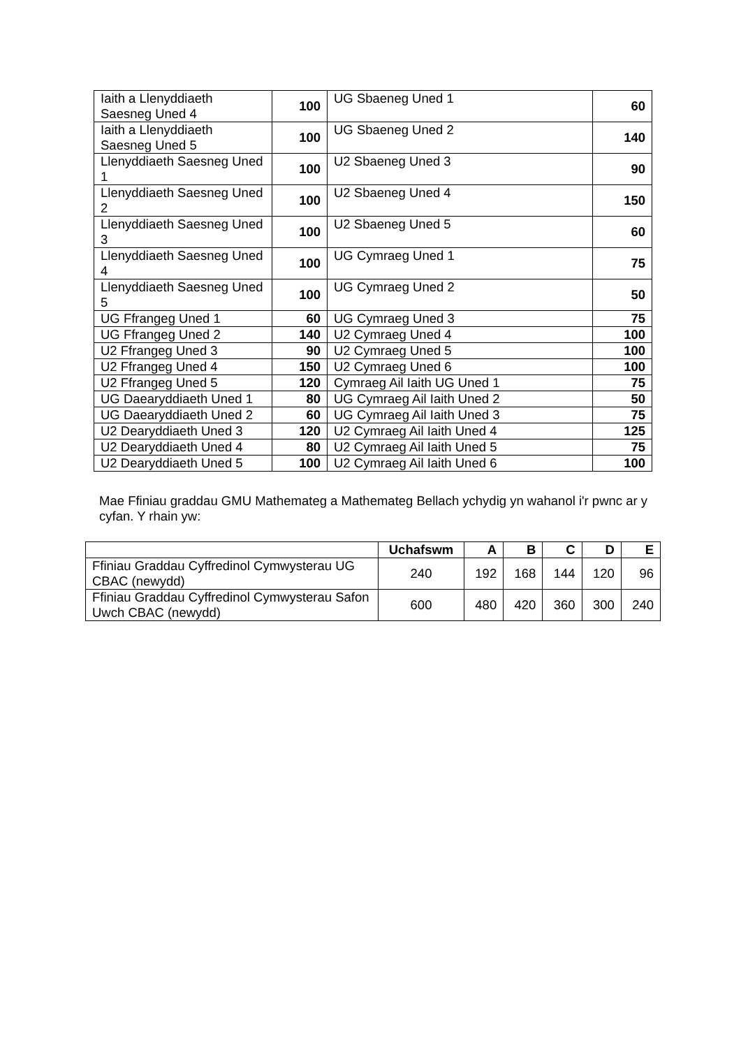| Iaith a Llenyddiaeth Saesneg Uned 4 | 100 | UG Sbaeneg Uned 1 | 60 |
| Iaith a Llenyddiaeth Saesneg Uned 5 | 100 | UG Sbaeneg Uned 2 | 140 |
| Llenyddiaeth Saesneg Uned 1 | 100 | U2 Sbaeneg Uned 3 | 90 |
| Llenyddiaeth Saesneg Uned 2 | 100 | U2 Sbaeneg Uned 4 | 150 |
| Llenyddiaeth Saesneg Uned 3 | 100 | U2 Sbaeneg Uned 5 | 60 |
| Llenyddiaeth Saesneg Uned 4 | 100 | UG Cymraeg Uned 1 | 75 |
| Llenyddiaeth Saesneg Uned 5 | 100 | UG Cymraeg Uned 2 | 50 |
| UG Ffrangeg Uned 1 | 60 | UG Cymraeg Uned 3 | 75 |
| UG Ffrangeg Uned 2 | 140 | U2 Cymraeg Uned 4 | 100 |
| U2 Ffrangeg Uned 3 | 90 | U2 Cymraeg Uned 5 | 100 |
| U2 Ffrangeg Uned 4 | 150 | U2 Cymraeg Uned 6 | 100 |
| U2 Ffrangeg Uned 5 | 120 | Cymraeg Ail Iaith UG Uned 1 | 75 |
| UG Daearyddiaeth Uned 1 | 80 | UG Cymraeg Ail Iaith Uned 2 | 50 |
| UG Daearyddiaeth Uned 2 | 60 | UG Cymraeg Ail Iaith Uned 3 | 75 |
| U2 Dearyddiaeth Uned 3 | 120 | U2 Cymraeg Ail Iaith Uned 4 | 125 |
| U2 Dearyddiaeth Uned 4 | 80 | U2 Cymraeg Ail Iaith Uned 5 | 75 |
| U2 Dearyddiaeth Uned 5 | 100 | U2 Cymraeg Ail Iaith Uned 6 | 100 |
Mae Ffiniau graddau GMU Mathemateg a Mathemateg Bellach ychydig yn wahanol i'r pwnc ar y cyfan. Y rhain yw:
| | Uchafswm | A | B | C | D | E |
| --- | --- | --- | --- | --- | --- | --- |
| Ffiniau Graddau Cyffredinol Cymwysterau UG CBAC (newydd) | 240 | 192 | 168 | 144 | 120 | 96 |
| Ffiniau Graddau Cyffredinol Cymwysterau Safon Uwch CBAC (newydd) | 600 | 480 | 420 | 360 | 300 | 240 |